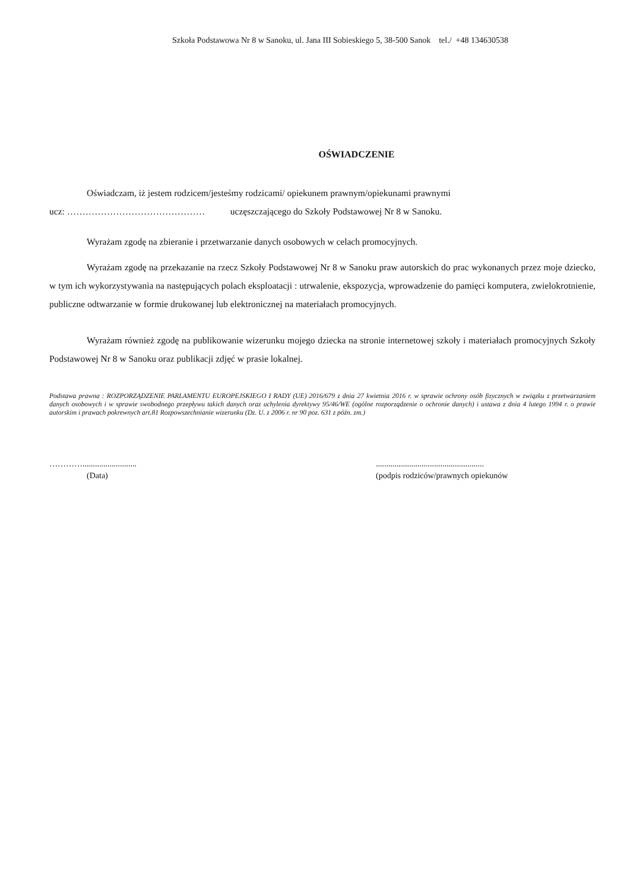Szkoła Podstawowa Nr 8 w Sanoku, ul. Jana III Sobieskiego 5, 38-500 Sanok tel./ +48 134630538
OŚWIADCZENIE
Oświadczam, iż jestem rodzicem/jesteśmy rodzicami/ opiekunem prawnym/opiekunami prawnymi
ucz: ……………………………………… uczęszczającego do Szkoły Podstawowej Nr 8 w Sanoku.
Wyrażam zgodę na zbieranie i przetwarzanie danych osobowych w celach promocyjnych.
Wyrażam zgodę na przekazanie na rzecz Szkoły Podstawowej Nr 8 w Sanoku praw autorskich do prac wykonanych przez moje dziecko, w tym ich wykorzystywania na następujących polach eksploatacji : utrwalenie, ekspozycja, wprowadzenie do pamięci komputera, zwielokrotnienie, publiczne odtwarzanie w formie drukowanej lub elektronicznej na materiałach promocyjnych.
Wyrażam również zgodę na publikowanie wizerunku mojego dziecka na stronie internetowej szkoły i materiałach promocyjnych Szkoły Podstawowej Nr 8 w Sanoku oraz publikacji zdjęć w prasie lokalnej.
Podstawa prawna : ROZPORZĄDZENIE PARLAMENTU EUROPEJSKIEGO I RADY (UE) 2016/679 z dnia 27 kwietnia 2016 r. w sprawie ochrony osób fizycznych w związku z przetwarzaniem danych osobowych i w sprawie swobodnego przepływu takich danych oraz uchylenia dyrektywy 95/46/WE (ogólne rozporządzenie o ochronie danych) i ustawa z dnia 4 lutego 1994 r. o prawie autorskim i prawach pokrewnych art.81 Rozpowszechnianie wizerunku (Dz. U. z 2006 r. nr 90 poz. 631 z późn. zm.)
…………..........................
(Data)
....................................................
(podpis rodziców/prawnych opiekunów